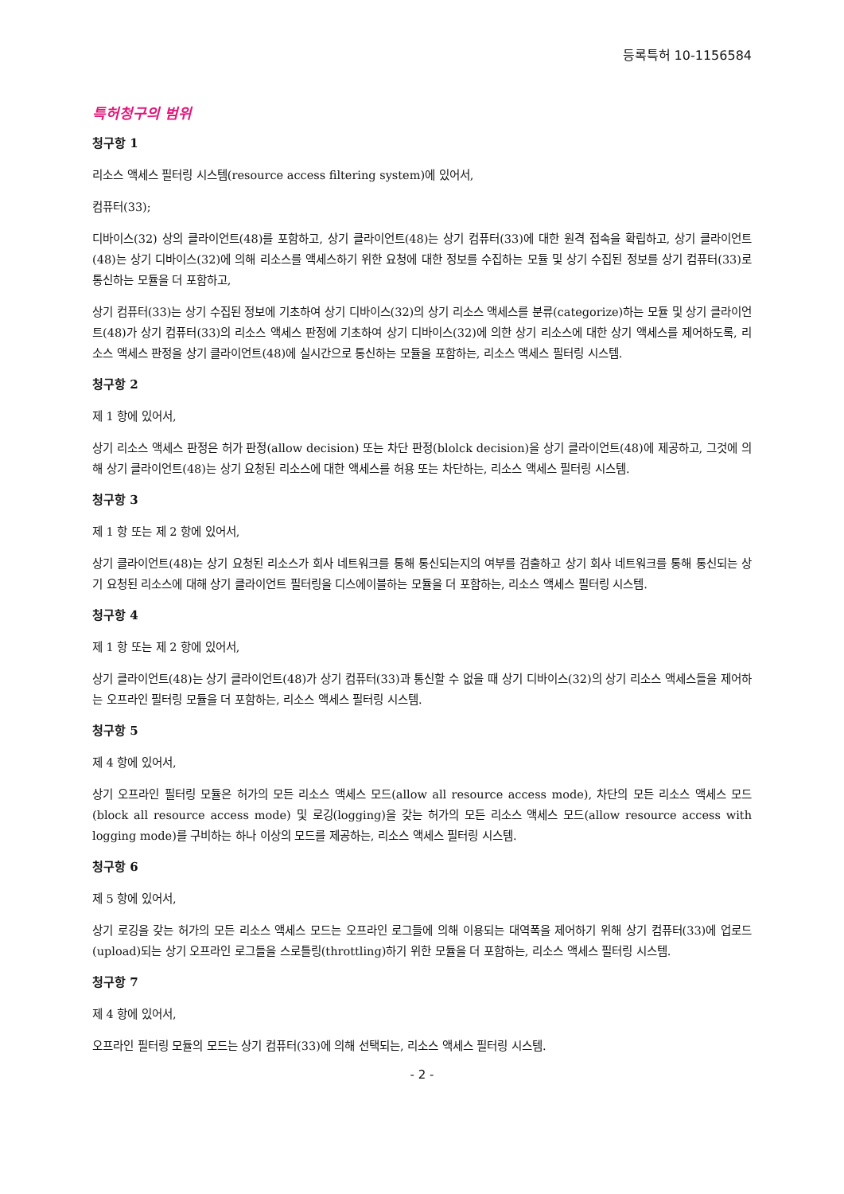등록특허 10-1156584
특허청구의 범위
청구항 1
리소스 액세스 필터링 시스템(resource access filtering system)에 있어서,
컴퓨터(33);
디바이스(32) 상의 클라이언트(48)를 포함하고, 상기 클라이언트(48)는 상기 컴퓨터(33)에 대한 원격 접속을 확립하고, 상기 클라이언트(48)는 상기 디바이스(32)에 의해 리소스를 액세스하기 위한 요청에 대한 정보를 수집하는 모듈 및 상기 수집된 정보를 상기 컴퓨터(33)로 통신하는 모듈을 더 포함하고,
상기 컴퓨터(33)는 상기 수집된 정보에 기초하여 상기 디바이스(32)의 상기 리소스 액세스를 분류(categorize)하는 모듈 및 상기 클라이언트(48)가 상기 컴퓨터(33)의 리소스 액세스 판정에 기초하여 상기 디바이스(32)에 의한 상기 리소스에 대한 상기 액세스를 제어하도록, 리소스 액세스 판정을 상기 클라이언트(48)에 실시간으로 통신하는 모듈을 포함하는, 리소스 액세스 필터링 시스템.
청구항 2
제 1 항에 있어서,
상기 리소스 액세스 판정은 허가 판정(allow decision) 또는 차단 판정(blolck decision)을 상기 클라이언트(48)에 제공하고, 그것에 의해 상기 클라이언트(48)는 상기 요청된 리소스에 대한 액세스를 허용 또는 차단하는, 리소스 액세스 필터링 시스템.
청구항 3
제 1 항 또는 제 2 항에 있어서,
상기 클라이언트(48)는 상기 요청된 리소스가 회사 네트워크를 통해 통신되는지의 여부를 검출하고 상기 회사 네트워크를 통해 통신되는 상기 요청된 리소스에 대해 상기 클라이언트 필터링을 디스에이블하는 모듈을 더 포함하는, 리소스 액세스 필터링 시스템.
청구항 4
제 1 항 또는 제 2 항에 있어서,
상기 클라이언트(48)는 상기 클라이언트(48)가 상기 컴퓨터(33)과 통신할 수 없을 때 상기 디바이스(32)의 상기 리소스 액세스들을 제어하는 오프라인 필터링 모듈을 더 포함하는, 리소스 액세스 필터링 시스템.
청구항 5
제 4 항에 있어서,
상기 오프라인 필터링 모듈은 허가의 모든 리소스 액세스 모드(allow all resource access mode), 차단의 모든 리소스 액세스 모드(block all resource access mode) 및 로깅(logging)을 갖는 허가의 모든 리소스 액세스 모드(allow resource access with logging mode)를 구비하는 하나 이상의 모드를 제공하는, 리소스 액세스 필터링 시스템.
청구항 6
제 5 항에 있어서,
상기 로깅을 갖는 허가의 모든 리소스 액세스 모드는 오프라인 로그들에 의해 이용되는 대역폭을 제어하기 위해 상기 컴퓨터(33)에 업로드(upload)되는 상기 오프라인 로그들을 스로틀링(throttling)하기 위한 모듈을 더 포함하는, 리소스 액세스 필터링 시스템.
청구항 7
제 4 항에 있어서,
오프라인 필터링 모듈의 모드는 상기 컴퓨터(33)에 의해 선택되는, 리소스 액세스 필터링 시스템.
- 2 -